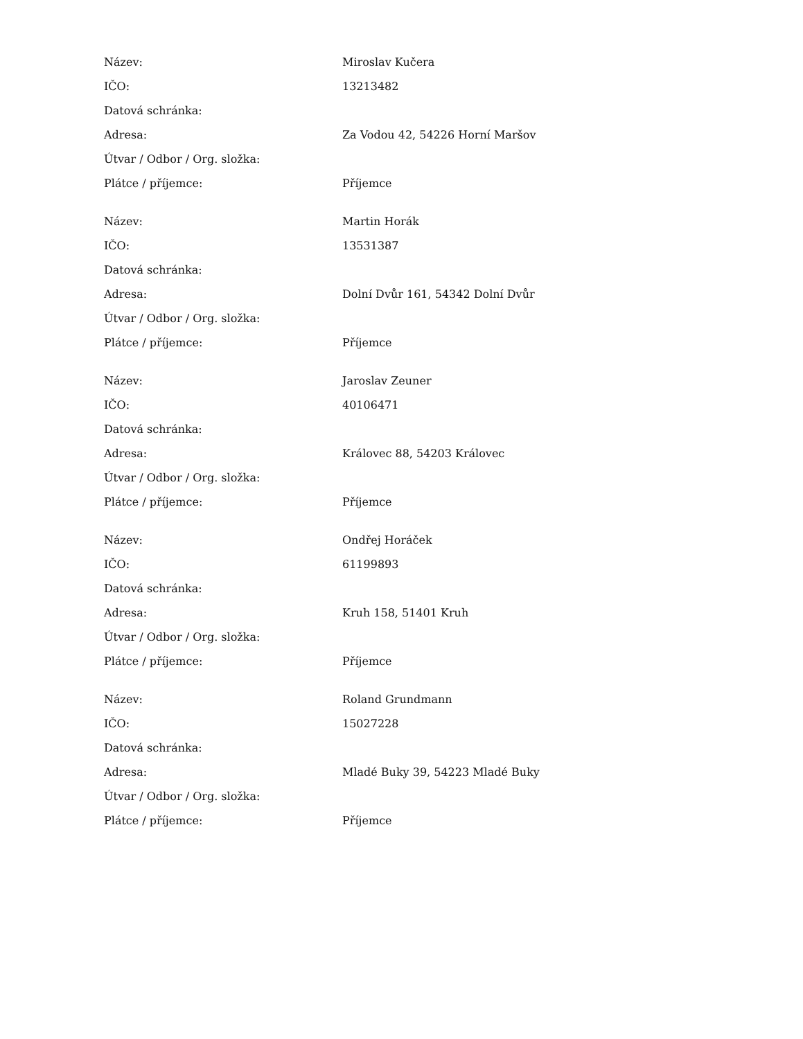| Název: | Miroslav Kučera |
| IČO: | 13213482 |
| Datová schránka: | |
| Adresa: | Za Vodou 42, 54226 Horní Maršov |
| Útvar / Odbor / Org. složka: | |
| Plátce / příjemce: | Příjemce |
| Název: | Martin Horák |
| IČO: | 13531387 |
| Datová schránka: | |
| Adresa: | Dolní Dvůr 161, 54342 Dolní Dvůr |
| Útvar / Odbor / Org. složka: | |
| Plátce / příjemce: | Příjemce |
| Název: | Jaroslav Zeuner |
| IČO: | 40106471 |
| Datová schránka: | |
| Adresa: | Královec 88, 54203 Královec |
| Útvar / Odbor / Org. složka: | |
| Plátce / příjemce: | Příjemce |
| Název: | Ondřej Horáček |
| IČO: | 61199893 |
| Datová schránka: | |
| Adresa: | Kruh 158, 51401 Kruh |
| Útvar / Odbor / Org. složka: | |
| Plátce / příjemce: | Příjemce |
| Název: | Roland Grundmann |
| IČO: | 15027228 |
| Datová schránka: | |
| Adresa: | Mladé Buky 39, 54223 Mladé Buky |
| Útvar / Odbor / Org. složka: | |
| Plátce / příjemce: | Příjemce |